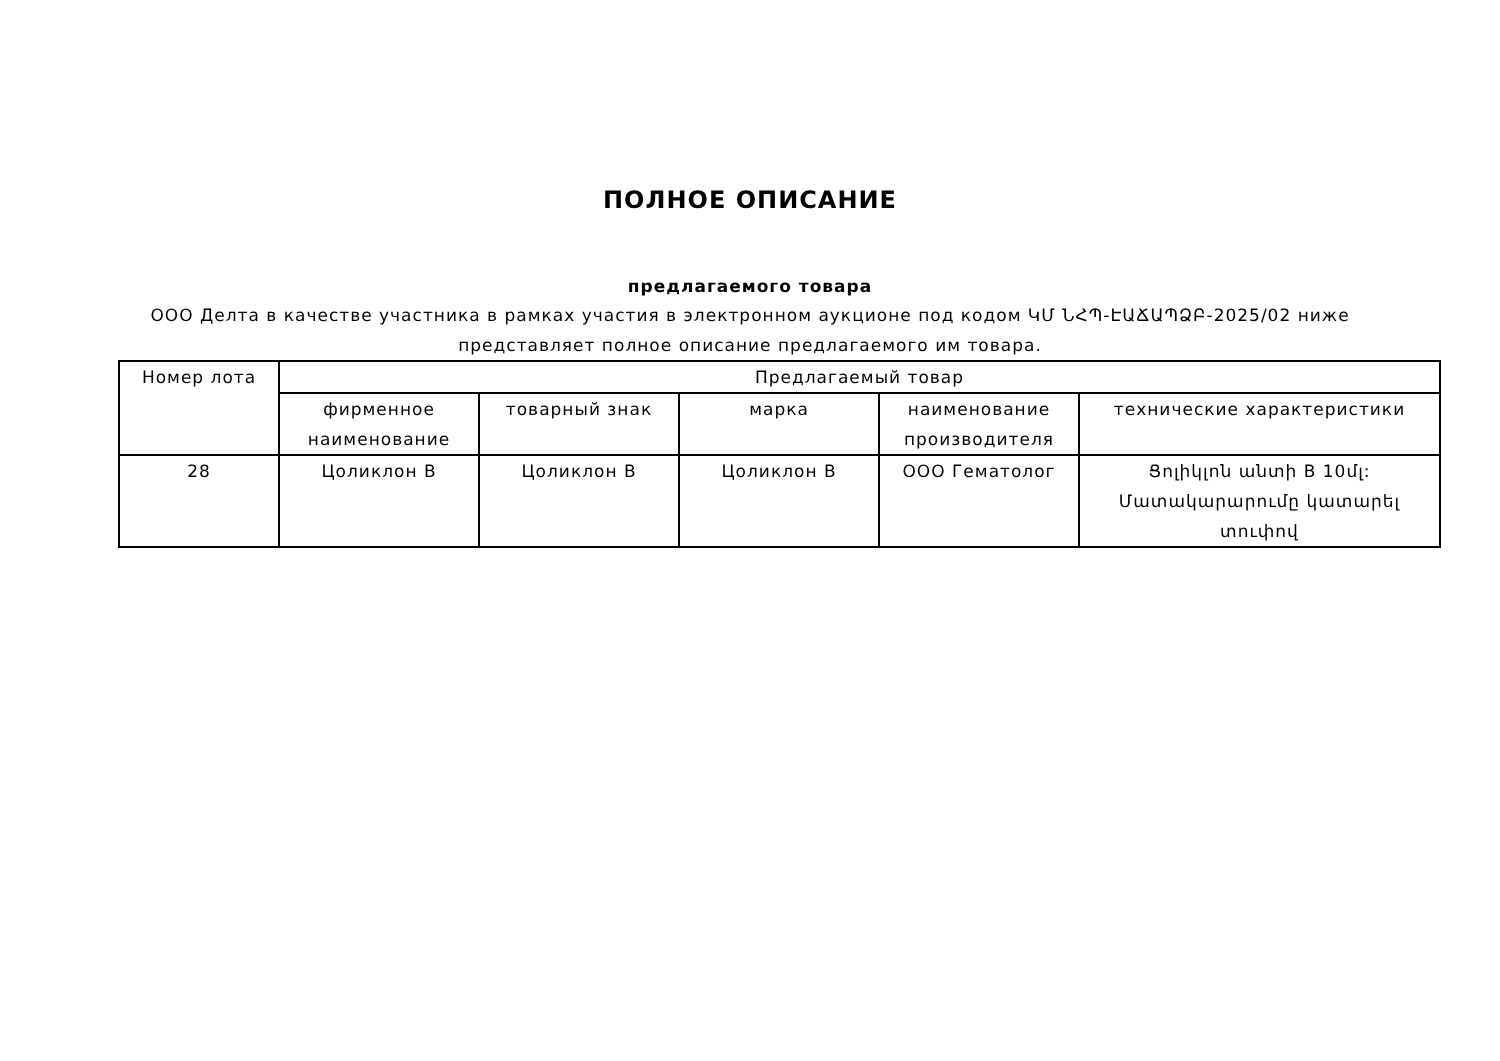ПОЛНОЕ ОПИСАНИЕ
предлагаемого товара
ООО Делта в качестве участника в рамках участия в электронном аукционе под кодом ԿՄ ՆՀՊ-ԷԱՃԱՊՁԲ-2025/02 ниже представляет полное описание предлагаемого им товара.
| Номер лота | Предлагаемый товар | | | | |
| --- | --- | --- | --- | --- | --- |
| | фирменное наименование | товарный знак | марка | наименование производителя | технические характеристики |
| 28 | Цоликлон B | Цоликлон B | Цоликлон B | ООО Гематолог | Ցոլիկլոն անտի B 10մլ: Մատակարարումը կատարել տուփով |